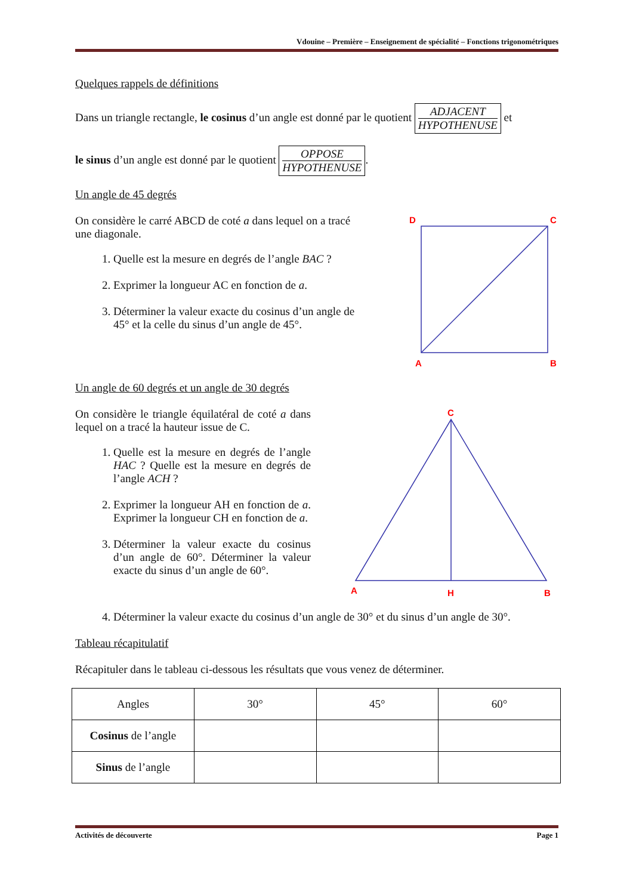Vdouine – Première – Enseignement de spécialité – Fonctions trigonométriques
Quelques rappels de définitions
Dans un triangle rectangle, le cosinus d’un angle est donné par le quotient ADJACENT HYPOTHENUSE et
le sinus d’un angle est donné par le quotient OPPOSE HYPOTHENUSE.
Un angle de 45 degrés
On considère le carré ABCD de coté a dans lequel on a tracé une diagonale.
1. Quelle est la mesure en degrés de l’angle BAC ?
2. Exprimer la longueur AC en fonction de a.
3. Déterminer la valeur exacte du cosinus d’un angle de 45° et la celle du sinus d’un angle de 45°.
D
C
A
B
Un angle de 60 degrés et un angle de 30 degrés
On considère le triangle équilatéral de coté a dans lequel on a tracé la hauteur issue de C.
1. Quelle est la mesure en degrés de l’angle HAC ? Quelle est la mesure en degrés de l’angle ACH ?
2. Exprimer la longueur AH en fonction de a. Exprimer la longueur CH en fonction de a.
3. Déterminer la valeur exacte du cosinus d’un angle de 60°. Déterminer la valeur exacte du sinus d’un angle de 60°.
C
A
H
B
4. Déterminer la valeur exacte du cosinus d’un angle de 30° et du sinus d’un angle de 30°.
Tableau récapitulatif
Récapituler dans le tableau ci-dessous les résultats que vous venez de déterminer.
| Angles | 30° | 45° | 60° |
| Cosinus de l’angle | | | |
| Sinus de l’angle | | | |
Activités de découverte Page 1